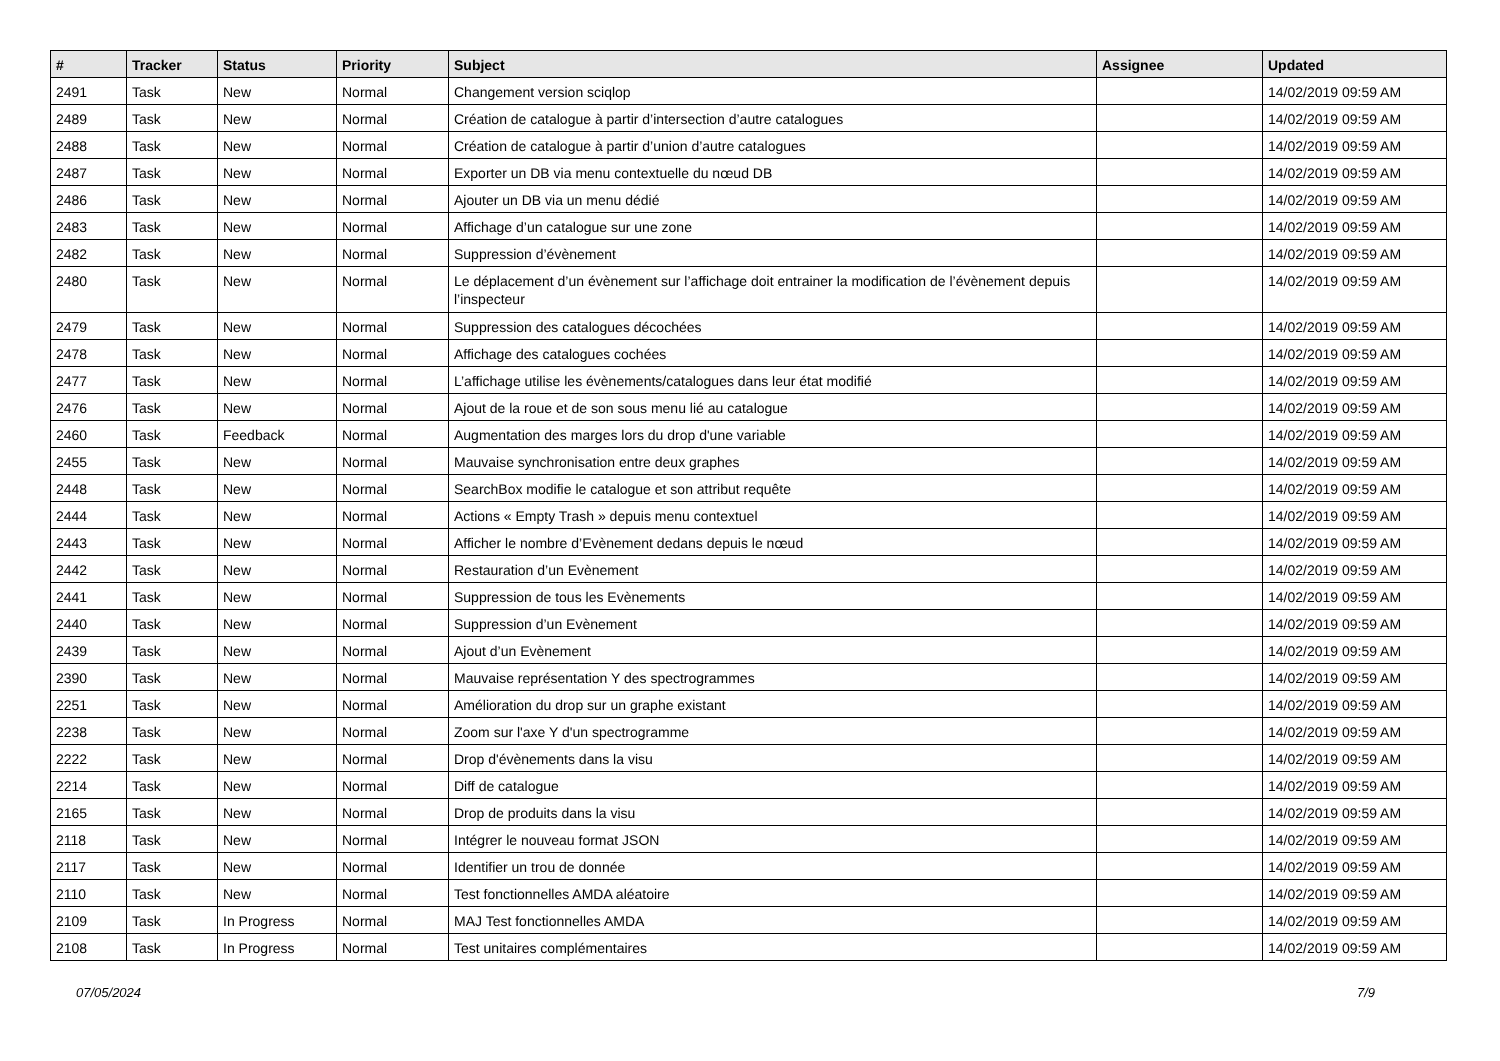| # | Tracker | Status | Priority | Subject | Assignee | Updated |
| --- | --- | --- | --- | --- | --- | --- |
| 2491 | Task | New | Normal | Changement version sciqlop | | 14/02/2019 09:59 AM |
| 2489 | Task | New | Normal | Création de catalogue à partir d’intersection d’autre catalogues | | 14/02/2019 09:59 AM |
| 2488 | Task | New | Normal | Création de catalogue à partir d’union d’autre catalogues | | 14/02/2019 09:59 AM |
| 2487 | Task | New | Normal | Exporter un DB via menu contextuelle du nœud DB | | 14/02/2019 09:59 AM |
| 2486 | Task | New | Normal | Ajouter un DB via un menu dédié | | 14/02/2019 09:59 AM |
| 2483 | Task | New | Normal | Affichage d’un catalogue sur une zone | | 14/02/2019 09:59 AM |
| 2482 | Task | New | Normal | Suppression d’évènement | | 14/02/2019 09:59 AM |
| 2480 | Task | New | Normal | Le déplacement d’un évènement sur l’affichage doit entrainer la modification de l’évènement depuis l’inspecteur | | 14/02/2019 09:59 AM |
| 2479 | Task | New | Normal | Suppression des catalogues décochées | | 14/02/2019 09:59 AM |
| 2478 | Task | New | Normal | Affichage des catalogues cochées | | 14/02/2019 09:59 AM |
| 2477 | Task | New | Normal | L’affichage utilise les évènements/catalogues dans leur état modifié | | 14/02/2019 09:59 AM |
| 2476 | Task | New | Normal | Ajout de la roue et de son sous menu lié au catalogue | | 14/02/2019 09:59 AM |
| 2460 | Task | Feedback | Normal | Augmentation des marges lors du drop d'une variable | | 14/02/2019 09:59 AM |
| 2455 | Task | New | Normal | Mauvaise synchronisation entre deux graphes | | 14/02/2019 09:59 AM |
| 2448 | Task | New | Normal | SearchBox modifie le catalogue et son attribut requête | | 14/02/2019 09:59 AM |
| 2444 | Task | New | Normal | Actions « Empty Trash » depuis menu contextuel | | 14/02/2019 09:59 AM |
| 2443 | Task | New | Normal | Afficher le nombre d’Evènement dedans depuis le nœud | | 14/02/2019 09:59 AM |
| 2442 | Task | New | Normal | Restauration d’un Evènement | | 14/02/2019 09:59 AM |
| 2441 | Task | New | Normal | Suppression de tous les Evènements | | 14/02/2019 09:59 AM |
| 2440 | Task | New | Normal | Suppression d’un Evènement | | 14/02/2019 09:59 AM |
| 2439 | Task | New | Normal | Ajout d’un Evènement | | 14/02/2019 09:59 AM |
| 2390 | Task | New | Normal | Mauvaise représentation Y des spectrogrammes | | 14/02/2019 09:59 AM |
| 2251 | Task | New | Normal | Amélioration du drop sur un graphe existant | | 14/02/2019 09:59 AM |
| 2238 | Task | New | Normal | Zoom sur l'axe Y d'un spectrogramme | | 14/02/2019 09:59 AM |
| 2222 | Task | New | Normal | Drop d'évènements dans la visu | | 14/02/2019 09:59 AM |
| 2214 | Task | New | Normal | Diff de catalogue | | 14/02/2019 09:59 AM |
| 2165 | Task | New | Normal | Drop de produits dans la visu | | 14/02/2019 09:59 AM |
| 2118 | Task | New | Normal | Intégrer le nouveau format JSON | | 14/02/2019 09:59 AM |
| 2117 | Task | New | Normal | Identifier un trou de donnée | | 14/02/2019 09:59 AM |
| 2110 | Task | New | Normal | Test fonctionnelles AMDA aléatoire | | 14/02/2019 09:59 AM |
| 2109 | Task | In Progress | Normal | MAJ Test fonctionnelles AMDA | | 14/02/2019 09:59 AM |
| 2108 | Task | In Progress | Normal | Test unitaires complémentaires | | 14/02/2019 09:59 AM |
07/05/2024 7/9